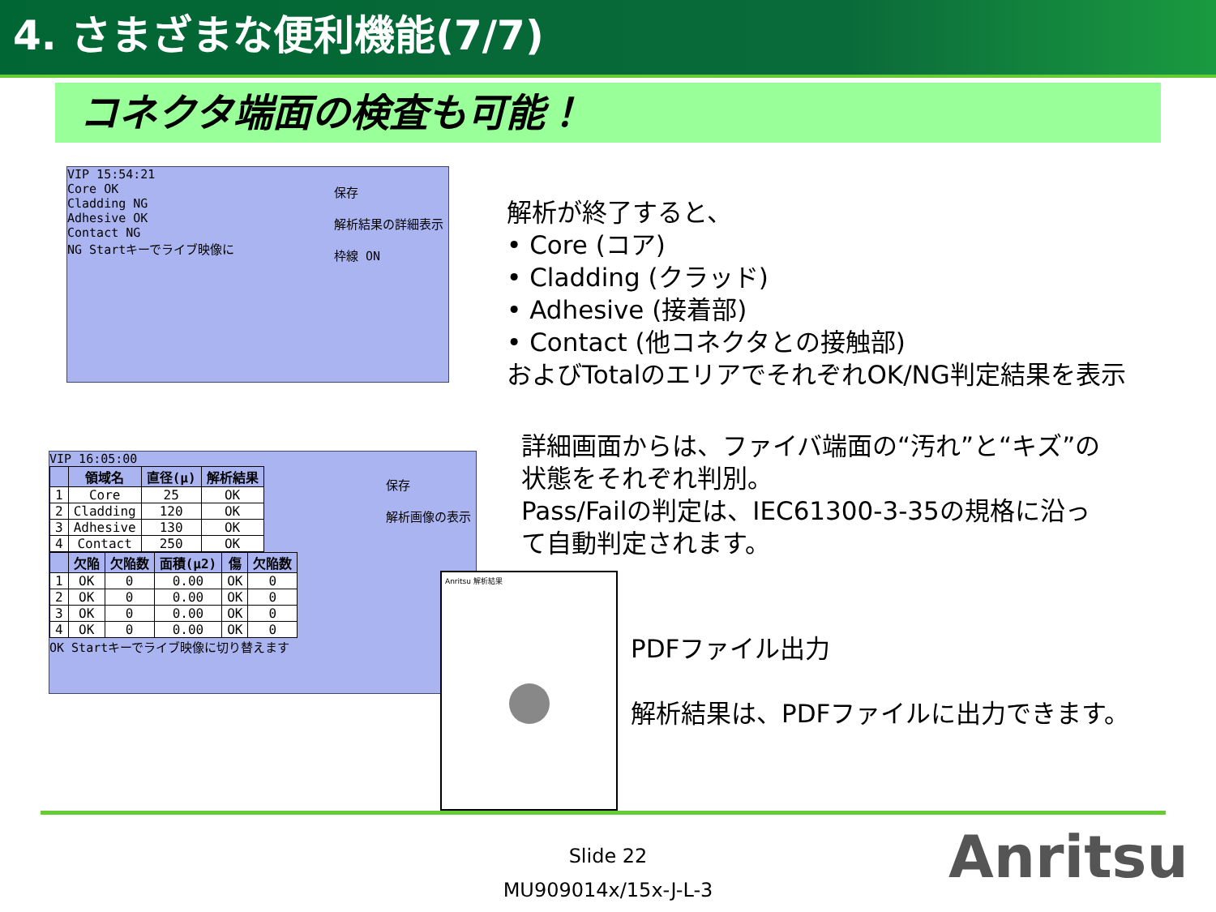4. さまざまな便利機能(7/7)
コネクタ端面の検査も可能！
VIP 15:54:21
Core OK
Cladding NG
Adhesive OK
Contact NG
NG Startキーでライブ映像に
保存
解析結果の詳細表示
枠線 ON
VIP 16:05:00
| | 領域名 | 直径(μ) | 解析結果 |
| --- | --- | --- | --- |
| 1 | Core | 25 | OK |
| 2 | Cladding | 120 | OK |
| 3 | Adhesive | 130 | OK |
| 4 | Contact | 250 | OK |
| | 欠陥 | 欠陥数 | 面積(μ2) | 傷 | 欠陥数 |
| --- | --- | --- | --- | --- | --- |
| 1 | OK | 0 | 0.00 | OK | 0 |
| 2 | OK | 0 | 0.00 | OK | 0 |
| 3 | OK | 0 | 0.00 | OK | 0 |
| 4 | OK | 0 | 0.00 | OK | 0 |
OK Startキーでライブ映像に切り替えます
保存
解析画像の表示
Anritsu 解析結果
解析が終了すると、
• Core (コア)
• Cladding (クラッド)
• Adhesive (接着部)
• Contact (他コネクタとの接触部)
およびTotalのエリアでそれぞれOK/NG判定結果を表示
詳細画面からは、ファイバ端面の“汚れ”と“キズ”の状態をそれぞれ判別。
Pass/Failの判定は、IEC61300-3-35の規格に沿って自動判定されます。
PDFファイル出力
解析結果は、PDFファイルに出力できます。
Slide 22
MU909014x/15x-J-L-3
Anritsu